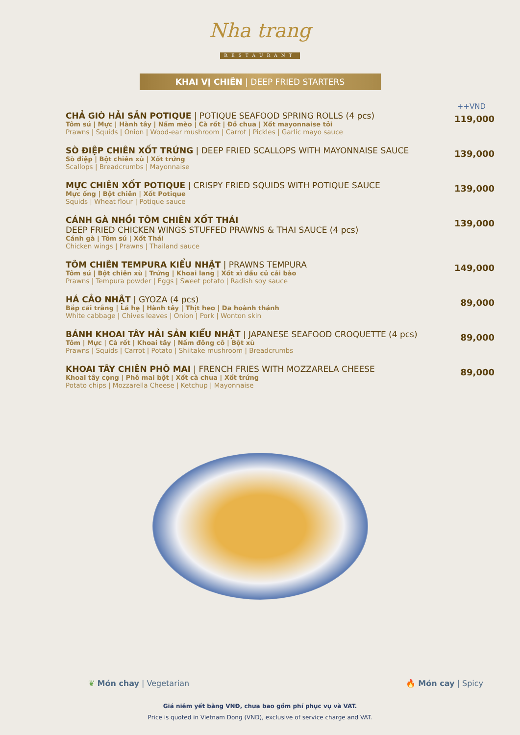Nha trang
RESTAURANT
KHAI VỊ CHIÊN | DEEP FRIED STARTERS
++VND
CHẢ GIÒ HẢI SẢN POTIQUE | POTIQUE SEAFOOD SPRING ROLLS (4 pcs)
Tôm sú | Mực | Hành tây | Nấm mèo | Cà rốt | Đồ chua | Xốt mayonnaise tỏi
Prawns | Squids | Onion | Wood-ear mushroom | Carrot | Pickles | Garlic mayo sauce
119,000
SÒ ĐIỆP CHIÊN XỐT TRỨNG | DEEP FRIED SCALLOPS WITH MAYONNAISE SAUCE
Sò điệp | Bột chiên xù | Xốt trứng
Scallops | Breadcrumbs | Mayonnaise
139,000
MỰC CHIÊN XỐT POTIQUE | CRISPY FRIED SQUIDS WITH POTIQUE SAUCE
Mực ống | Bột chiên | Xốt Potique
Squids | Wheat flour | Potique sauce
139,000
CÁNH GÀ NHỒI TÔM CHIÊN XỐT THÁI
DEEP FRIED CHICKEN WINGS STUFFED PRAWNS & THAI SAUCE (4 pcs)
Cánh gà | Tôm sú | Xốt Thái
Chicken wings | Prawns | Thailand sauce
139,000
TÔM CHIÊN TEMPURA KIỂU NHẬT | PRAWNS TEMPURA
Tôm sú | Bột chiên xù | Trứng | Khoai lang | Xốt xì dầu củ cải bào
Prawns | Tempura powder | Eggs | Sweet potato | Radish soy sauce
149,000
HÁ CẢO NHẬT | GYOZA (4 pcs)
Bắp cải trắng | Lá hẹ | Hành tây | Thịt heo | Da hoành thánh
White cabbage | Chives leaves | Onion | Pork | Wonton skin
89,000
BÁNH KHOAI TÂY HẢI SẢN KIỂU NHẬT | JAPANESE SEAFOOD CROQUETTE (4 pcs)
Tôm | Mực | Cà rốt | Khoai tây | Nấm đông cô | Bột xù
Prawns | Squids | Carrot | Potato | Shiitake mushroom | Breadcrumbs
89,000
KHOAI TÂY CHIÊN PHÔ MAI | FRENCH FRIES WITH MOZZARELA CHEESE
Khoai tây cọng | Phô mai bột | Xốt cà chua | Xốt trứng
Potato chips | Mozzarella Cheese | Ketchup | Mayonnaise
89,000
❦ Món chay | Vegetarian 🔥 Món cay | Spicy
Giá niêm yết bằng VNĐ, chưa bao gồm phí phục vụ và VAT.
Price is quoted in Vietnam Dong (VND), exclusive of service charge and VAT.